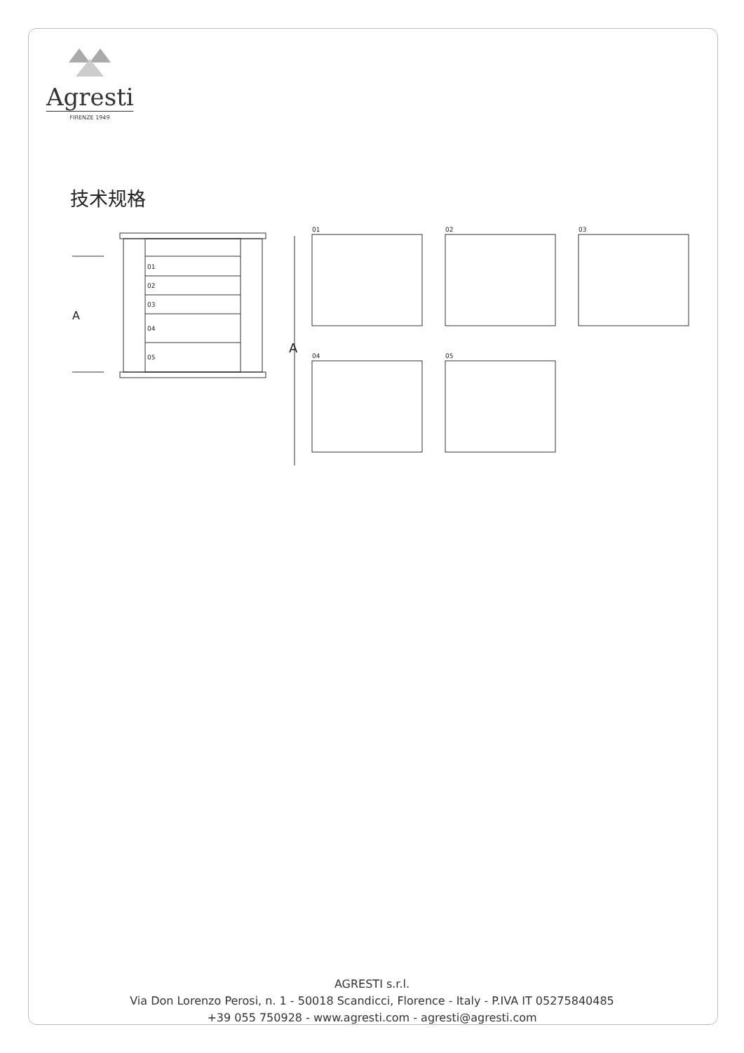Agresti
FIRENZE 1949
技术规格
01
02
03
04
05
A
A
01
02
03
04
05
AGRESTI s.r.l.
Via Don Lorenzo Perosi, n. 1 - 50018 Scandicci, Florence - Italy - P.IVA IT 05275840485
+39 055 750928 - www.agresti.com - agresti@agresti.com